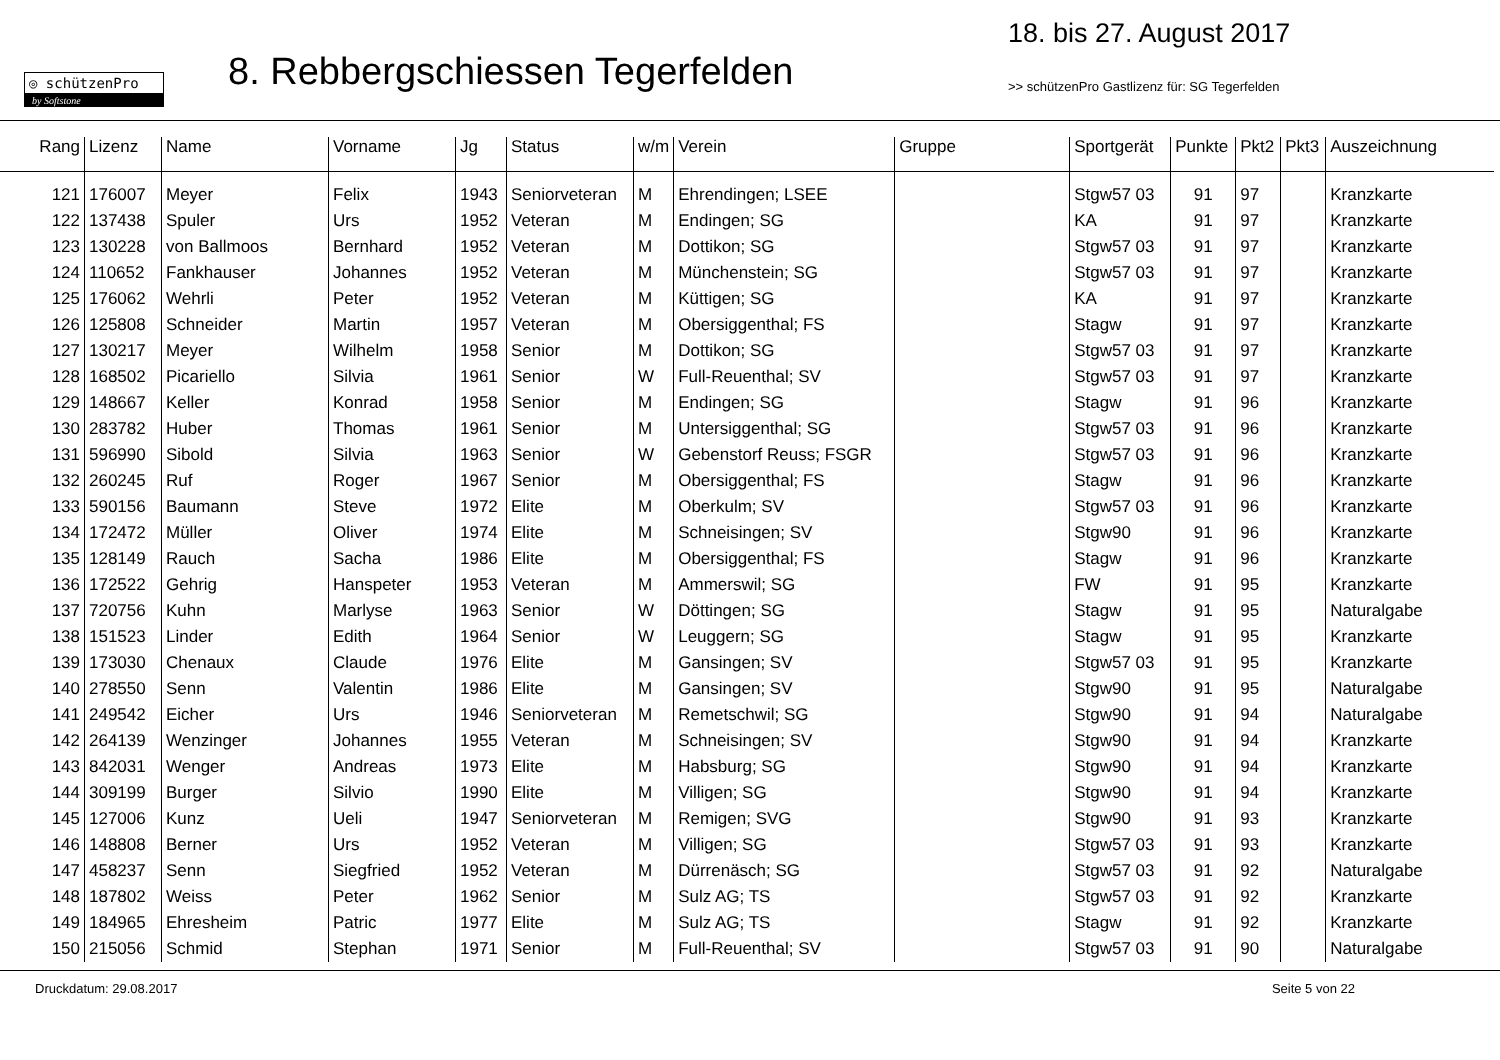◎ schützenPro
by Softstone
8. Rebbergschiessen Tegerfelden
18. bis 27. August 2017
>> schützenPro Gastlizenz für: SG Tegerfelden
| Rang | Lizenz | Name | Vorname | Jg | Status | w/m | Verein | Gruppe | Sportgerät | Punkte | Pkt2 | Pkt3 | Auszeichnung |
| --- | --- | --- | --- | --- | --- | --- | --- | --- | --- | --- | --- | --- | --- |
| 121 | 176007 | Meyer | Felix | 1943 | Seniorveteran | M | Ehrendingen; LSEE | | Stgw57 03 | 91 | 97 | | Kranzkarte |
| 122 | 137438 | Spuler | Urs | 1952 | Veteran | M | Endingen; SG | | KA | 91 | 97 | | Kranzkarte |
| 123 | 130228 | von Ballmoos | Bernhard | 1952 | Veteran | M | Dottikon; SG | | Stgw57 03 | 91 | 97 | | Kranzkarte |
| 124 | 110652 | Fankhauser | Johannes | 1952 | Veteran | M | Münchenstein; SG | | Stgw57 03 | 91 | 97 | | Kranzkarte |
| 125 | 176062 | Wehrli | Peter | 1952 | Veteran | M | Küttigen; SG | | KA | 91 | 97 | | Kranzkarte |
| 126 | 125808 | Schneider | Martin | 1957 | Veteran | M | Obersiggenthal; FS | | Stagw | 91 | 97 | | Kranzkarte |
| 127 | 130217 | Meyer | Wilhelm | 1958 | Senior | M | Dottikon; SG | | Stgw57 03 | 91 | 97 | | Kranzkarte |
| 128 | 168502 | Picariello | Silvia | 1961 | Senior | W | Full-Reuenthal; SV | | Stgw57 03 | 91 | 97 | | Kranzkarte |
| 129 | 148667 | Keller | Konrad | 1958 | Senior | M | Endingen; SG | | Stagw | 91 | 96 | | Kranzkarte |
| 130 | 283782 | Huber | Thomas | 1961 | Senior | M | Untersiggenthal; SG | | Stgw57 03 | 91 | 96 | | Kranzkarte |
| 131 | 596990 | Sibold | Silvia | 1963 | Senior | W | Gebenstorf Reuss; FSGR | | Stgw57 03 | 91 | 96 | | Kranzkarte |
| 132 | 260245 | Ruf | Roger | 1967 | Senior | M | Obersiggenthal; FS | | Stagw | 91 | 96 | | Kranzkarte |
| 133 | 590156 | Baumann | Steve | 1972 | Elite | M | Oberkulm; SV | | Stgw57 03 | 91 | 96 | | Kranzkarte |
| 134 | 172472 | Müller | Oliver | 1974 | Elite | M | Schneisingen; SV | | Stgw90 | 91 | 96 | | Kranzkarte |
| 135 | 128149 | Rauch | Sacha | 1986 | Elite | M | Obersiggenthal; FS | | Stagw | 91 | 96 | | Kranzkarte |
| 136 | 172522 | Gehrig | Hanspeter | 1953 | Veteran | M | Ammerswil; SG | | FW | 91 | 95 | | Kranzkarte |
| 137 | 720756 | Kuhn | Marlyse | 1963 | Senior | W | Döttingen; SG | | Stagw | 91 | 95 | | Naturalgabe |
| 138 | 151523 | Linder | Edith | 1964 | Senior | W | Leuggern; SG | | Stagw | 91 | 95 | | Kranzkarte |
| 139 | 173030 | Chenaux | Claude | 1976 | Elite | M | Gansingen; SV | | Stgw57 03 | 91 | 95 | | Kranzkarte |
| 140 | 278550 | Senn | Valentin | 1986 | Elite | M | Gansingen; SV | | Stgw90 | 91 | 95 | | Naturalgabe |
| 141 | 249542 | Eicher | Urs | 1946 | Seniorveteran | M | Remetschwil; SG | | Stgw90 | 91 | 94 | | Naturalgabe |
| 142 | 264139 | Wenzinger | Johannes | 1955 | Veteran | M | Schneisingen; SV | | Stgw90 | 91 | 94 | | Kranzkarte |
| 143 | 842031 | Wenger | Andreas | 1973 | Elite | M | Habsburg; SG | | Stgw90 | 91 | 94 | | Kranzkarte |
| 144 | 309199 | Burger | Silvio | 1990 | Elite | M | Villigen; SG | | Stgw90 | 91 | 94 | | Kranzkarte |
| 145 | 127006 | Kunz | Ueli | 1947 | Seniorveteran | M | Remigen; SVG | | Stgw90 | 91 | 93 | | Kranzkarte |
| 146 | 148808 | Berner | Urs | 1952 | Veteran | M | Villigen; SG | | Stgw57 03 | 91 | 93 | | Kranzkarte |
| 147 | 458237 | Senn | Siegfried | 1952 | Veteran | M | Dürrenäsch; SG | | Stgw57 03 | 91 | 92 | | Naturalgabe |
| 148 | 187802 | Weiss | Peter | 1962 | Senior | M | Sulz AG; TS | | Stgw57 03 | 91 | 92 | | Kranzkarte |
| 149 | 184965 | Ehresheim | Patric | 1977 | Elite | M | Sulz AG; TS | | Stagw | 91 | 92 | | Kranzkarte |
| 150 | 215056 | Schmid | Stephan | 1971 | Senior | M | Full-Reuenthal; SV | | Stgw57 03 | 91 | 90 | | Naturalgabe |
Druckdatum: 29.08.2017 Seite 5 von 22